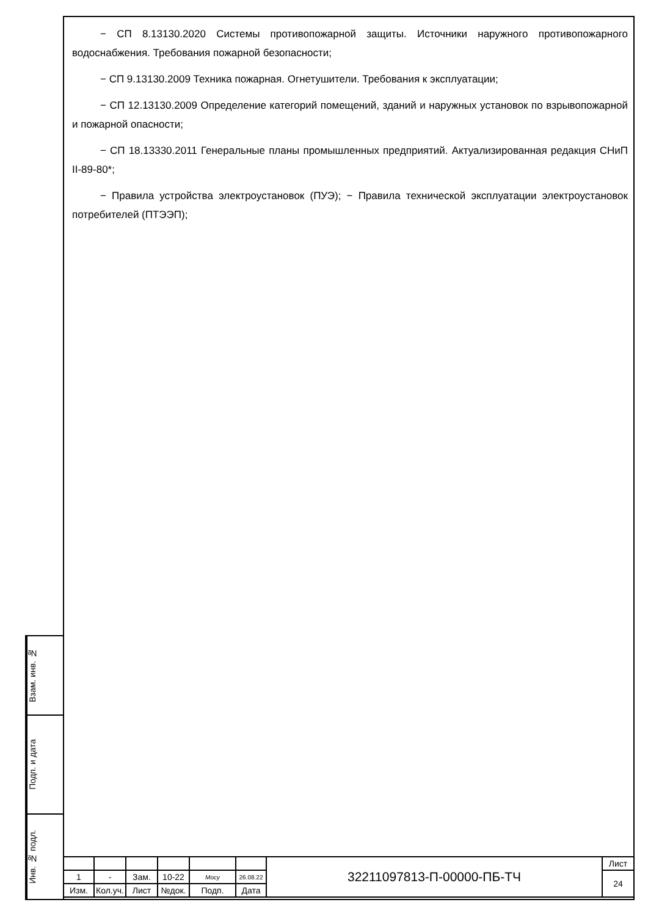− СП 8.13130.2020 Системы противопожарной защиты. Источники наружного противопожарного водоснабжения. Требования пожарной безопасности;
− СП 9.13130.2009 Техника пожарная. Огнетушители. Требования к эксплуатации;
− СП 12.13130.2009 Определение категорий помещений, зданий и наружных установок по взрывопожарной и пожарной опасности;
− СП 18.13330.2011 Генеральные планы промышленных предприятий. Актуализированная редакция СНиП II-89-80*;
− Правила устройства электроустановок (ПУЭ); − Правила технической эксплуатации электроустановок потребителей (ПТЭЭП);
Взам. инв. №
Подп. и дата
Инв. № подл.
| | | | | | | 32211097813-П-00000-ПБ-ТЧ | Лист |
| 1 | - | Зам. | 10-22 | Мосу | 26.08.22 | | 24 |
| Изм. | Кол.уч. | Лист | №док. | Подп. | Дата | | |